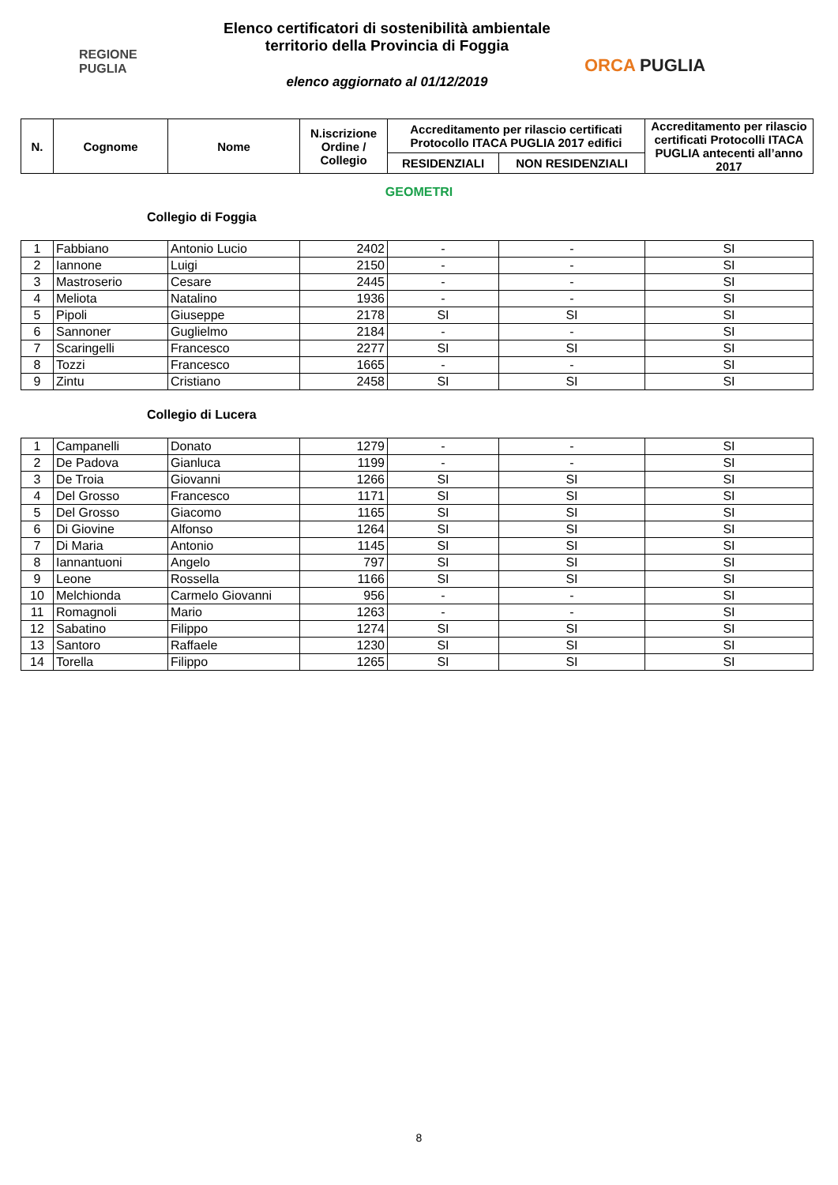REGIONE
PUGLIA
Elenco certificatori di sostenibilità ambientale
territorio della Provincia di Foggia
elenco aggiornato al 01/12/2019
ORCA PUGLIA
| N. | Cognome | Nome | N.iscrizione Ordine / Collegio | Accreditamento per rilascio certificati Protocollo ITACA PUGLIA 2017 edifici | | Accreditamento per rilascio certificati Protocolli ITACA PUGLIA antecenti all’anno 2017 |
| --- | --- | --- | --- | --- | --- | --- |
| | | | | RESIDENZIALI | NON RESIDENZIALI | |
GEOMETRI
Collegio di Foggia
| 1 | Fabbiano | Antonio Lucio | 2402 | - | - | SI |
| 2 | Iannone | Luigi | 2150 | - | - | SI |
| 3 | Mastroserio | Cesare | 2445 | - | - | SI |
| 4 | Meliota | Natalino | 1936 | - | - | SI |
| 5 | Pipoli | Giuseppe | 2178 | SI | SI | SI |
| 6 | Sannoner | Guglielmo | 2184 | - | - | SI |
| 7 | Scaringelli | Francesco | 2277 | SI | SI | SI |
| 8 | Tozzi | Francesco | 1665 | - | - | SI |
| 9 | Zintu | Cristiano | 2458 | SI | SI | SI |
Collegio di Lucera
| 1 | Campanelli | Donato | 1279 | - | - | SI |
| 2 | De Padova | Gianluca | 1199 | - | - | SI |
| 3 | De Troia | Giovanni | 1266 | SI | SI | SI |
| 4 | Del Grosso | Francesco | 1171 | SI | SI | SI |
| 5 | Del Grosso | Giacomo | 1165 | SI | SI | SI |
| 6 | Di Giovine | Alfonso | 1264 | SI | SI | SI |
| 7 | Di Maria | Antonio | 1145 | SI | SI | SI |
| 8 | Iannantuoni | Angelo | 797 | SI | SI | SI |
| 9 | Leone | Rossella | 1166 | SI | SI | SI |
| 10 | Melchionda | Carmelo Giovanni | 956 | - | - | SI |
| 11 | Romagnoli | Mario | 1263 | - | - | SI |
| 12 | Sabatino | Filippo | 1274 | SI | SI | SI |
| 13 | Santoro | Raffaele | 1230 | SI | SI | SI |
| 14 | Torella | Filippo | 1265 | SI | SI | SI |
8